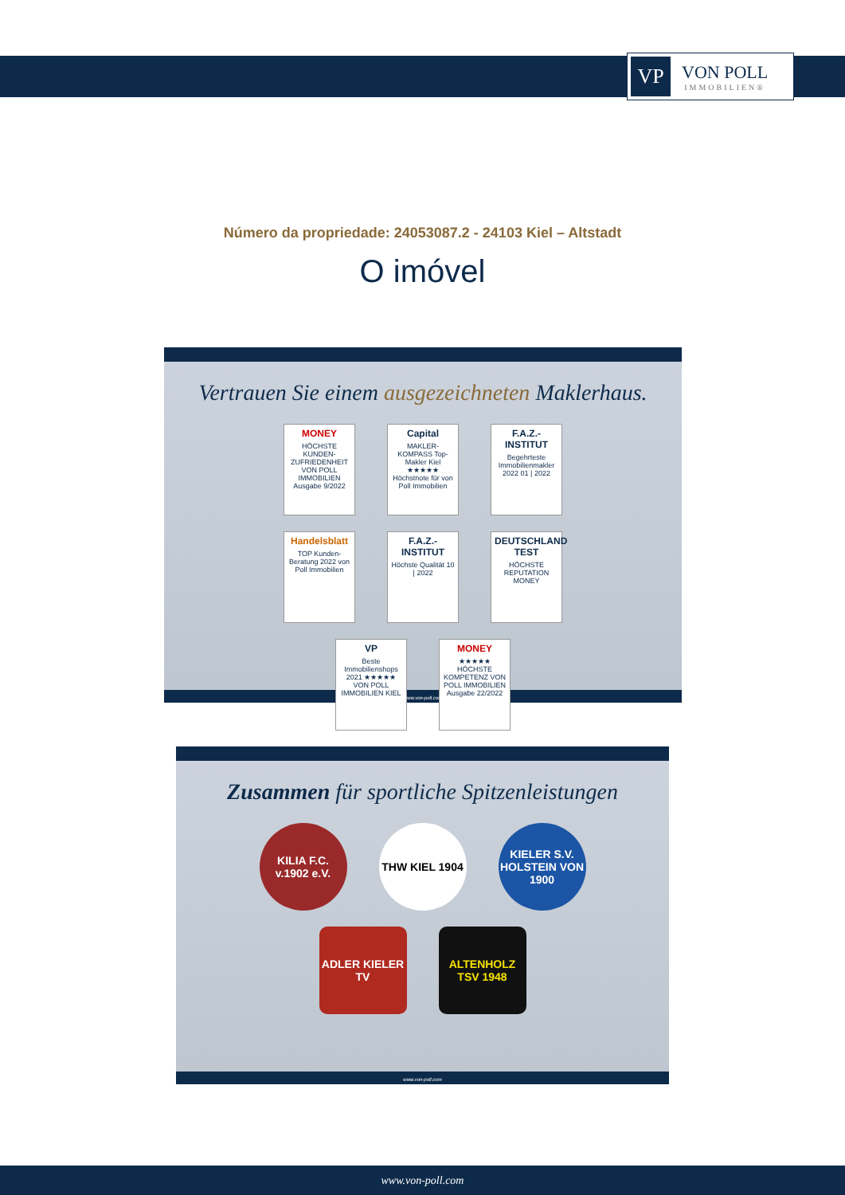VP
VON POLL
IMMOBILIEN®
Número da propriedade: 24053087.2 - 24103 Kiel – Altstadt
O imóvel
Vertrauen Sie einem ausgezeichneten Maklerhaus.
MONEY
HÖCHSTE KUNDEN-ZUFRIEDENHEIT VON POLL IMMOBILIEN Ausgabe 9/2022
Capital
MAKLER-KOMPASS Top-Makler Kiel ★★★★★ Höchstnote für von Poll Immobilien
F.A.Z.-INSTITUT
Begehrteste Immobilienmakler 2022 01 | 2022
Handelsblatt
TOP Kunden-Beratung 2022 von Poll Immobilien
F.A.Z.-INSTITUT
Höchste Qualität 10 | 2022
DEUTSCHLAND TEST
HÖCHSTE REPUTATION MONEY
VP
Beste Immobilienshops 2021 ★★★★★ VON POLL IMMOBILIEN KIEL
MONEY
★★★★★ HÖCHSTE KOMPETENZ VON POLL IMMOBILIEN Ausgabe 22/2022
www.von-poll.com
Zusammen für sportliche Spitzenleistungen
KILIA F.C. v.1902 e.V.
THW KIEL 1904
KIELER S.V. HOLSTEIN VON 1900
ADLER KIELER TV
ALTENHOLZ TSV 1948
www.von-poll.com
www.von-poll.com